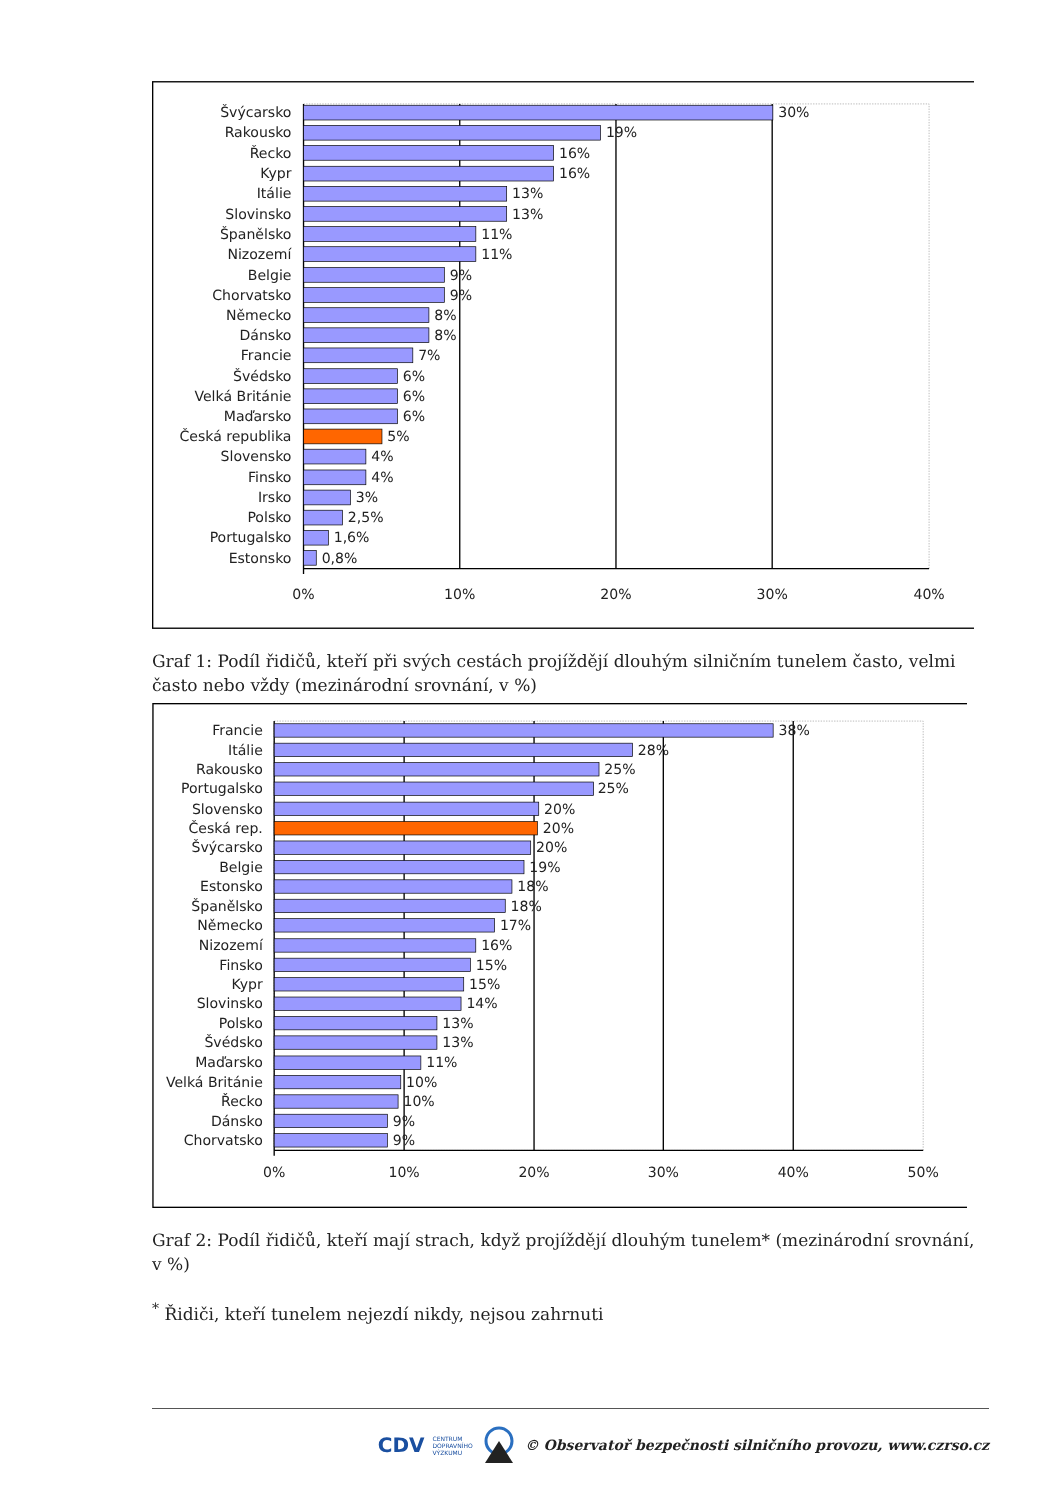Švýcarsko
Rakousko
Řecko
Kypr
Itálie
Slovinsko
Španělsko
Nizozemí
Belgie
Chorvatsko
Německo
Dánsko
Francie
Švédsko
Velká Británie
Maďarsko
Česká republika
Slovensko
Finsko
Irsko
Polsko
Portugalsko
Estonsko
30%
19%
16%
16%
13%
13%
11%
11%
9%
9%
8%
8%
7%
6%
6%
6%
5%
4%
4%
3%
2,5%
1,6%
0,8%
0%
10%
20%
30%
40%
Graf 1: Podíl řidičů, kteří při svých cestách projíždějí dlouhým silničním tunelem často, velmi často nebo vždy (mezinárodní srovnání, v %)
Francie
Itálie
Rakousko
Portugalsko
Slovensko
Česká rep.
Švýcarsko
Belgie
Estonsko
Španělsko
Německo
Nizozemí
Finsko
Kypr
Slovinsko
Polsko
Švédsko
Maďarsko
Velká Británie
Řecko
Dánsko
Chorvatsko
38%
28%
25%
25%
20%
20%
20%
19%
18%
18%
17%
16%
15%
15%
14%
13%
13%
11%
10%
10%
9%
9%
0%
10%
20%
30%
40%
50%
Graf 2: Podíl řidičů, kteří mají strach, když projíždějí dlouhým tunelem* (mezinárodní srovnání, v %)
<sup>*</sup> Řidiči, kteří tunelem nejezdí nikdy, nejsou zahrnuti
CDV CENTRUM
DOPRAVNÍHO
VÝZKUMU © Observatoř bezpečnosti silničního provozu, www.czrso.cz